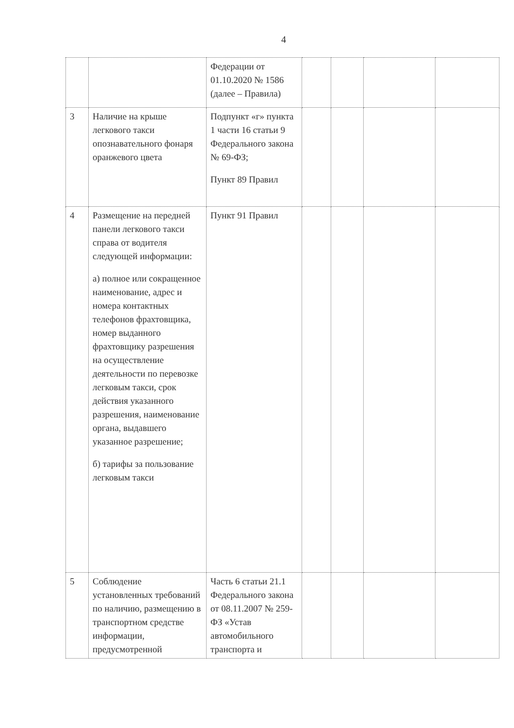4
| | | Федерации от 01.10.2020 № 1586 (далее – Правила) | | | | |
| 3 | Наличие на крыше легкового такси опознавательного фонаря оранжевого цвета | Подпункт «г» пункта 1 части 16 статьи 9 Федерального закона № 69-ФЗ; Пункт 89 Правил | | | | |
| 4 | Размещение на передней панели легкового такси справа от водителя следующей информации: а) полное или сокращенное наименование, адрес и номера контактных телефонов фрахтовщика, номер выданного фрахтовщику разрешения на осуществление деятельности по перевозке легковым такси, срок действия указанного разрешения, наименование органа, выдавшего указанное разрешение; б) тарифы за пользование легковым такси | Пункт 91 Правил | | | | |
| 5 | Соблюдение установленных требований по наличию, размещению в транспортном средстве информации, предусмотренной | Часть 6 статьи 21.1 Федерального закона от 08.11.2007 № 259-ФЗ «Устав автомобильного транспорта и | | | | |